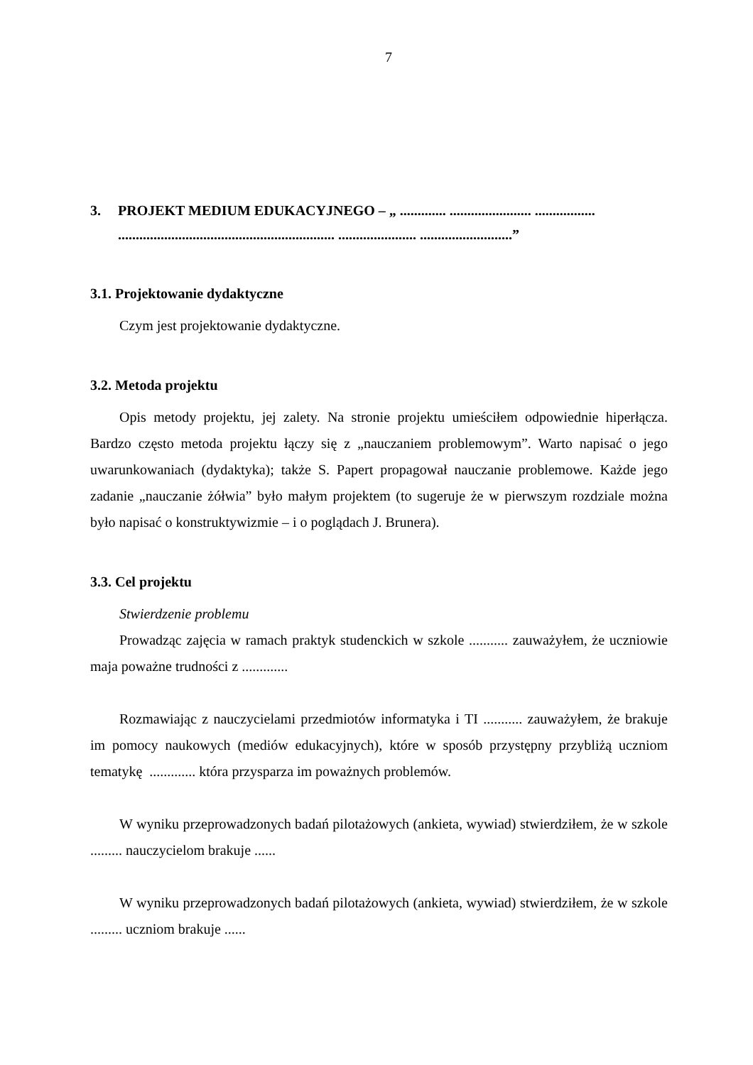7
3. PROJEKT MEDIUM EDUKACYJNEGO – „ ............. ....................... ................. ............................................................. ...................... ..........................”
3.1. Projektowanie dydaktyczne
Czym jest projektowanie dydaktyczne.
3.2. Metoda projektu
Opis metody projektu, jej zalety. Na stronie projektu umieściłem odpowiednie hiperłącza. Bardzo często metoda projektu łączy się z „nauczaniem problemowym”. Warto napisać o jego uwarunkowaniach (dydaktyka); także S. Papert propagował nauczanie problemowe. Każde jego zadanie „nauczanie żółwia” było małym projektem (to sugeruje że w pierwszym rozdziale można było napisać o konstruktywizmie – i o poglądach J. Brunera).
3.3. Cel projektu
Stwierdzenie problemu
Prowadząc zajęcia w ramach praktyk studenckich w szkole ........... zauważyłem, że uczniowie maja poważne trudności z .............
Rozmawiając z nauczycielami przedmiotów informatyka i TI ........... zauważyłem, że brakuje im pomocy naukowych (mediów edukacyjnych), które w sposób przystępny przybliżą uczniom tematykę ............. która przysparza im poważnych problemów.
W wyniku przeprowadzonych badań pilotażowych (ankieta, wywiad) stwierdziłem, że w szkole ......... nauczycielom brakuje ......
W wyniku przeprowadzonych badań pilotażowych (ankieta, wywiad) stwierdziłem, że w szkole ......... uczniom brakuje ......